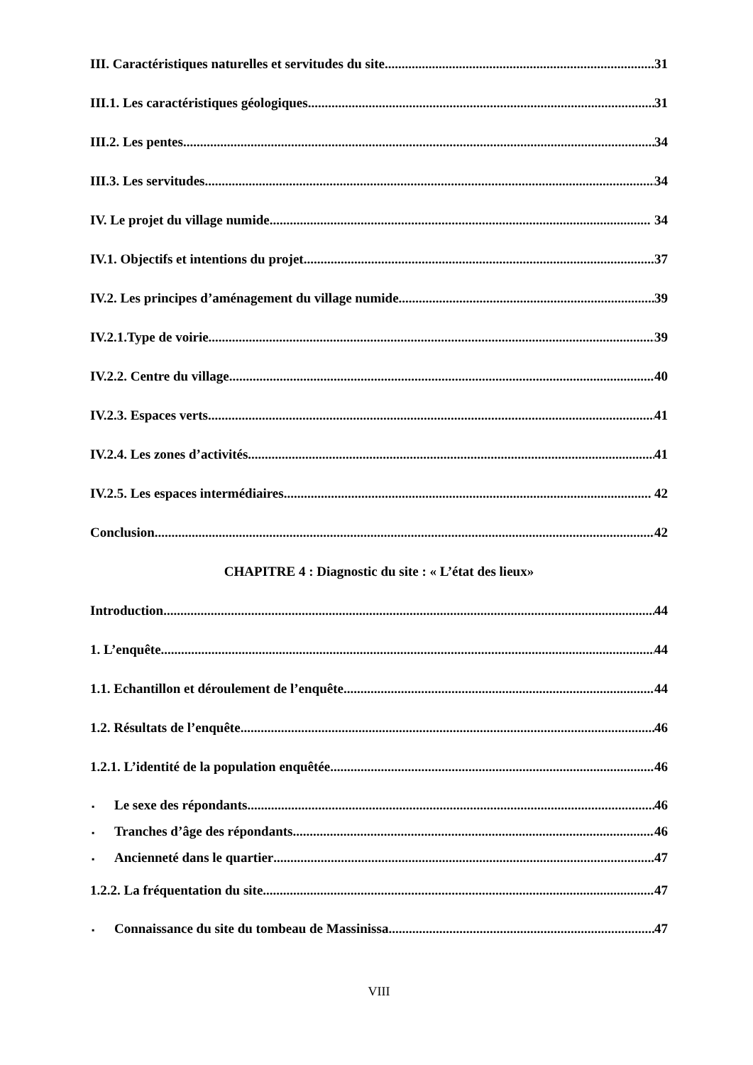III. Caractéristiques naturelles et servitudes du site 31
III.1. Les caractéristiques géologiques 31
III.2. Les pentes 34
III.3. Les servitudes 34
IV. Le projet du village numide 34
IV.1. Objectifs et intentions du projet 37
IV.2. Les principes d’aménagement du village numide 39
IV.2.1.Type de voirie 39
IV.2.2. Centre du village 40
IV.2.3. Espaces verts 41
IV.2.4. Les zones d’activités 41
IV.2.5. Les espaces intermédiaires 42
Conclusion 42
CHAPITRE 4 : Diagnostic du site : « L’état des lieux»
Introduction 44
1. L’enquête 44
1.1. Echantillon et déroulement de l’enquête 44
1.2. Résultats de l’enquête 46
1.2.1. L’identité de la population enquêtée 46
Le sexe des répondants 46
Tranches d’âge des répondants 46
Ancienneté dans le quartier 47
1.2.2. La fréquentation du site 47
Connaissance du site du tombeau de Massinissa 47
VIII